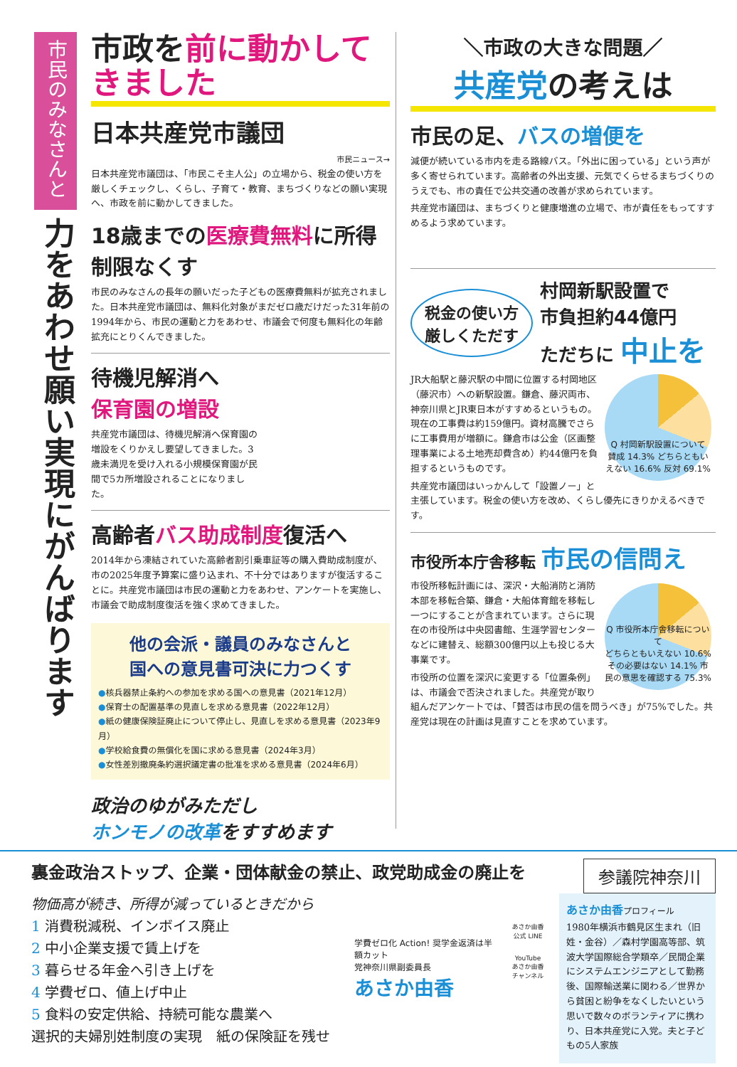市民のみなさんと
力をあわせ願い実現にがんばります
市政を前に動かしてきました
日本共産党市議団
市民ニュース→
日本共産党市議団は、「市民こそ主人公」の立場から、税金の使い方を厳しくチェックし、くらし、子育て・教育、まちづくりなどの願い実現へ、市政を前に動かしてきました。
18歳までの医療費無料に所得制限なくす
市民のみなさんの長年の願いだった子どもの医療費無料が拡充されました。日本共産党市議団は、無料化対象がまだゼロ歳だけだった31年前の1994年から、市民の運動と力をあわせ、市議会で何度も無料化の年齢拡充にとりくんできました。
待機児解消へ
保育園の増設
共産党市議団は、待機児解消へ保育園の増設をくりかえし要望してきました。3歳未満児を受け入れる小規模保育園が民間で5カ所増設されることになりました。
高齢者バス助成制度復活へ
2014年から凍結されていた高齢者割引乗車証等の購入費助成制度が、市の2025年度予算案に盛り込まれ、不十分ではありますが復活することに。共産党市議団は市民の運動と力をあわせ、アンケートを実施し、市議会で助成制度復活を強く求めてきました。
他の会派・議員のみなさんと
国への意見書可決に力つくす
●核兵器禁止条約への参加を求める国への意見書（2021年12月）
●保育士の配置基準の見直しを求める意見書（2022年12月）
●紙の健康保険証廃止について停止し、見直しを求める意見書（2023年9月）
●学校給食費の無償化を国に求める意見書（2024年3月）
●女性差別撤廃条約選択議定書の批准を求める意見書（2024年6月）
政治のゆがみただし
ホンモノの改革をすすめます
＼市政の大きな問題／
共産党の考えは
市民の足、バスの増便を
減便が続いている市内を走る路線バス。「外出に困っている」という声が多く寄せられています。高齢者の外出支援、元気でくらせるまちづくりのうえでも、市の責任で公共交通の改善が求められています。
共産党市議団は、まちづくりと健康増進の立場で、市が責任をもってすすめるよう求めています。
税金の使い方
厳しくただす
村岡新駅設置で
市負担約44億円
ただちに 中止を
Q 村岡新駅設置について
賛成 14.3% どちらともいえない 16.6% 反対 69.1%
JR大船駅と藤沢駅の中間に位置する村岡地区（藤沢市）への新駅設置。鎌倉、藤沢両市、神奈川県とJR東日本がすすめるというもの。現在の工事費は約159億円。資材高騰でさらに工事費用が増額に。鎌倉市は公金（区画整理事業による土地売却費含め）約44億円を負担するというものです。
共産党市議団はいっかんして「設置ノー」と主張しています。税金の使い方を改め、くらし優先にきりかえるべきです。
市役所本庁舎移転 市民の信問え
Q 市役所本庁舎移転について
どちらともいえない 10.6% その必要はない 14.1% 市民の意思を確認する 75.3%
市役所移転計画には、深沢・大船消防と消防本部を移転合築、鎌倉・大船体育館を移転し一つにすることが含まれています。さらに現在の市役所は中央図書館、生涯学習センターなどに建替え、総額300億円以上も投じる大事業です。
市役所の位置を深沢に変更する「位置条例」は、市議会で否決されました。共産党が取り組んだアンケートでは、「賛否は市民の信を問うべき」が75%でした。共産党は現在の計画は見直すことを求めています。
裏金政治ストップ、企業・団体献金の禁止、政党助成金の廃止を
参議院神奈川
物価高が続き、所得が減っているときだから
1 消費税減税、インボイス廃止
2 中小企業支援で賃上げを
3 暮らせる年金へ引き上げを
4 学費ゼロ、値上げ中止
5 食料の安定供給、持続可能な農業へ
選択的夫婦別姓制度の実現　紙の保険証を残せ
学費ゼロ化 Action! 奨学金返済は半額カット
党神奈川県副委員長
あさか由香
あさか由香
公式 LINE
YouTube
あさか由香
チャンネル
あさか由香プロフィール
1980年横浜市鶴見区生まれ（旧姓・金谷）／森村学園高等部、筑波大学国際総合学類卒／民間企業にシステムエンジニアとして勤務後、国際輸送業に関わる／世界から貧困と紛争をなくしたいという思いで数々のボランティアに携わり、日本共産党に入党。夫と子どもの5人家族